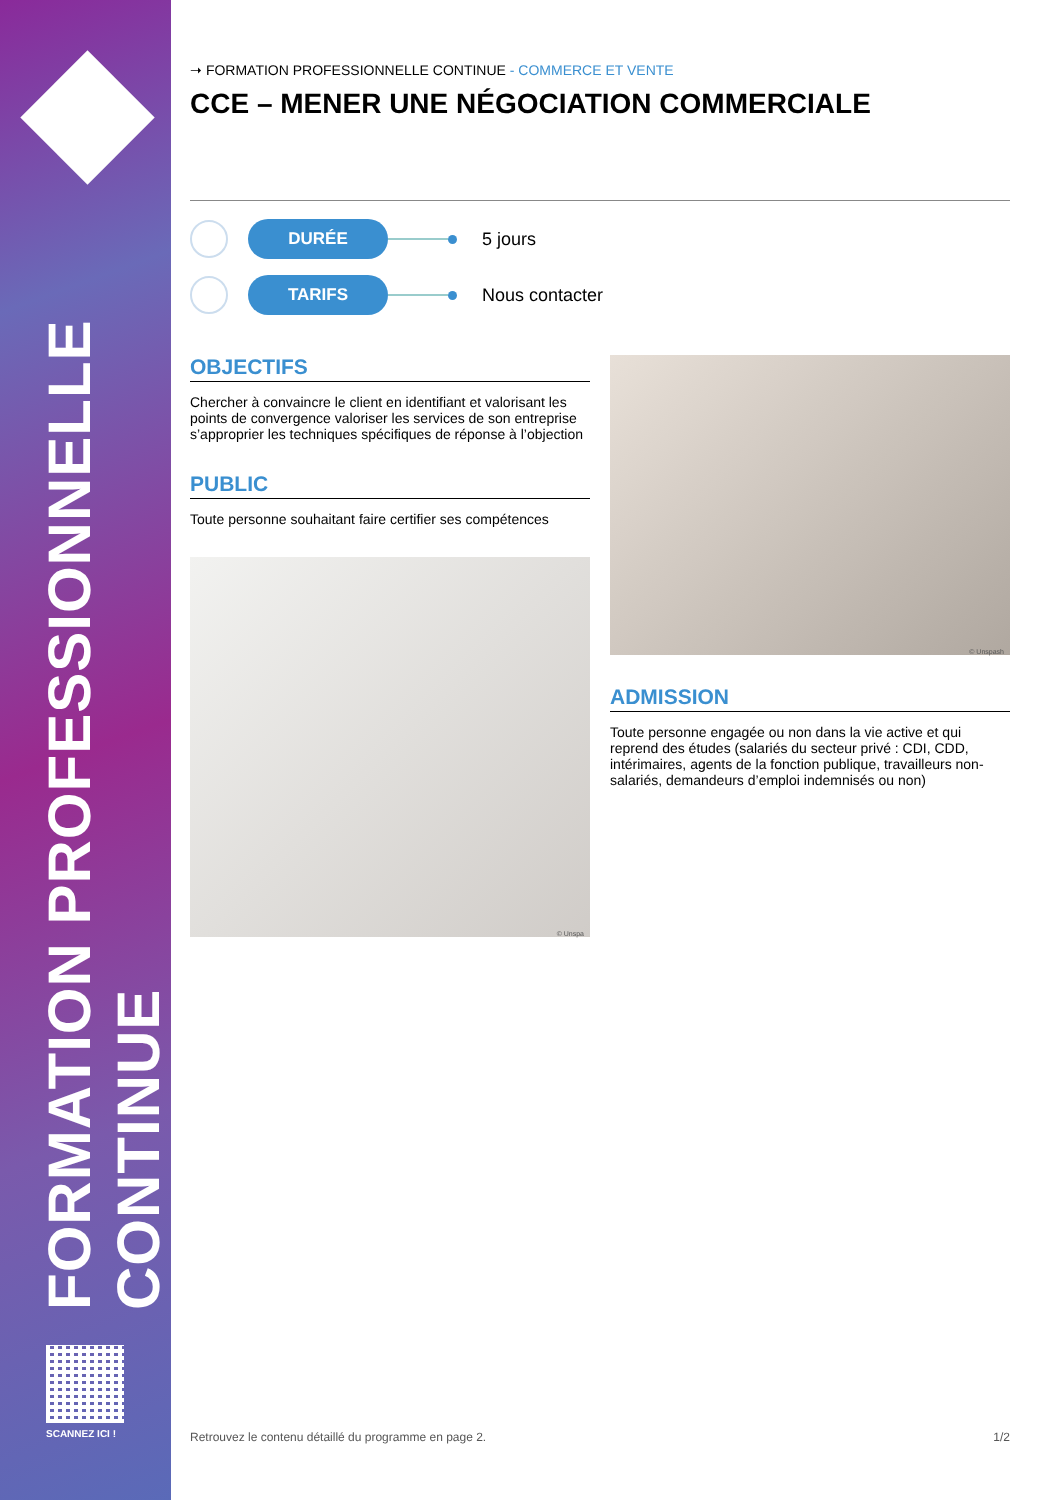FORMATION PROFESSIONNELLE CONTINUE
SCANNEZ ICI !
➝ FORMATION PROFESSIONNELLE CONTINUE - COMMERCE ET VENTE
CCE – MENER UNE NÉGOCIATION COMMERCIALE
DURÉE
5 jours
TARIFS
Nous contacter
OBJECTIFS
Chercher à convaincre le client en identifiant et valorisant les points de convergence valoriser les services de son entreprise s’approprier les techniques spécifiques de réponse à l’objection
PUBLIC
Toute personne souhaitant faire certifier ses compétences
© Unspa
© Unspash
ADMISSION
Toute personne engagée ou non dans la vie active et qui reprend des études (salariés du secteur privé : CDI, CDD, intérimaires, agents de la fonction publique, travailleurs non-salariés, demandeurs d’emploi indemnisés ou non)
Retrouvez le contenu détaillé du programme en page 2. 1/2